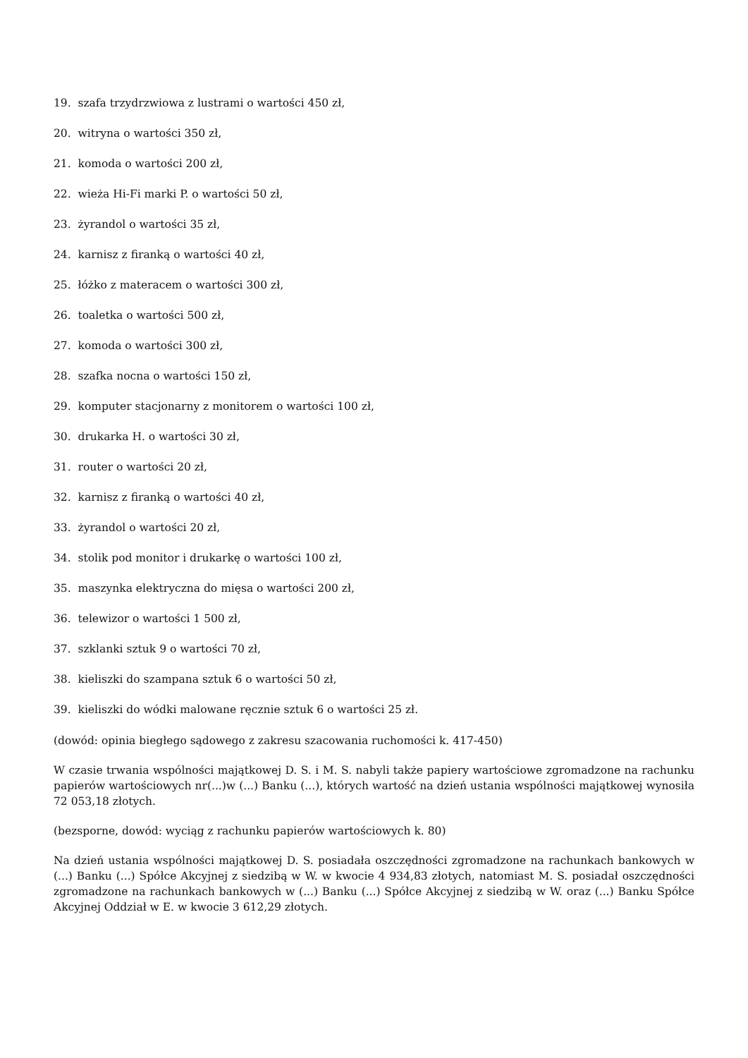19. szafa trzydrzwiowa z lustrami o wartości 450 zł,
20. witryna o wartości 350 zł,
21. komoda o wartości 200 zł,
22. wieża Hi-Fi marki P. o wartości 50 zł,
23. żyrandol o wartości 35 zł,
24. karnisz z firanką o wartości 40 zł,
25. łóżko z materacem o wartości 300 zł,
26. toaletka o wartości 500 zł,
27. komoda o wartości 300 zł,
28. szafka nocna o wartości 150 zł,
29. komputer stacjonarny z monitorem o wartości 100 zł,
30. drukarka H. o wartości 30 zł,
31. router o wartości 20 zł,
32. karnisz z firanką o wartości 40 zł,
33. żyrandol o wartości 20 zł,
34. stolik pod monitor i drukarkę o wartości 100 zł,
35. maszynka elektryczna do mięsa o wartości 200 zł,
36. telewizor o wartości 1 500 zł,
37. szklanki sztuk 9 o wartości 70 zł,
38. kieliszki do szampana sztuk 6 o wartości 50 zł,
39. kieliszki do wódki malowane ręcznie sztuk 6 o wartości 25 zł.
(dowód: opinia biegłego sądowego z zakresu szacowania ruchomości k. 417-450)
W czasie trwania wspólności majątkowej D. S. i M. S. nabyli także papiery wartościowe zgromadzone na rachunku papierów wartościowych nr(...)w (...) Banku (...), których wartość na dzień ustania wspólności majątkowej wynosiła 72 053,18 złotych.
(bezsporne, dowód: wyciąg z rachunku papierów wartościowych k. 80)
Na dzień ustania wspólności majątkowej D. S. posiadała oszczędności zgromadzone na rachunkach bankowych w (...) Banku (...) Spółce Akcyjnej z siedzibą w W. w kwocie 4 934,83 złotych, natomiast M. S. posiadał oszczędności zgromadzone na rachunkach bankowych w (...) Banku (...) Spółce Akcyjnej z siedzibą w W. oraz (...) Banku Spółce Akcyjnej Oddział w E. w kwocie 3 612,29 złotych.